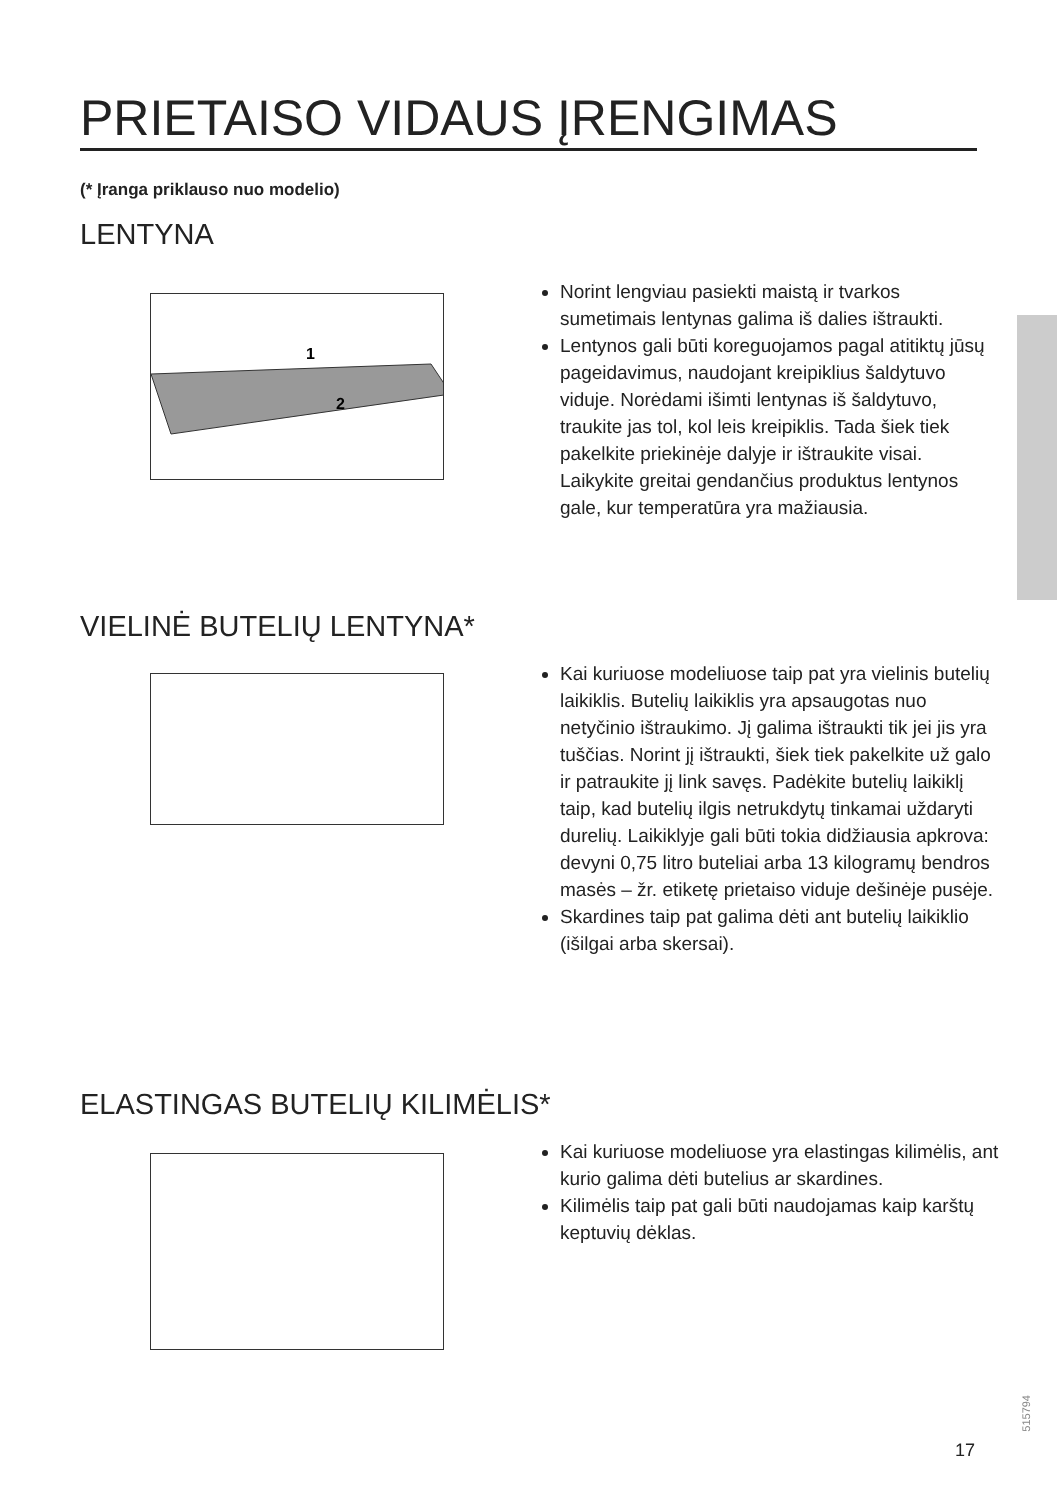PRIETAISO VIDAUS ĮRENGIMAS
(* Įranga priklauso nuo modelio)
LENTYNA
1
2
Norint lengviau pasiekti maistą ir tvarkos sumetimais lentynas galima iš dalies ištraukti.
Lentynos gali būti koreguojamos pagal atitiktų jūsų pageidavimus, naudojant kreipiklius šaldytuvo viduje. Norėdami išimti lentynas iš šaldytuvo, traukite jas tol, kol leis kreipiklis. Tada šiek tiek pakelkite priekinėje dalyje ir ištraukite visai. Laikykite greitai gendančius produktus lentynos gale, kur temperatūra yra mažiausia.
VIELINĖ BUTELIŲ LENTYNA*
Kai kuriuose modeliuose taip pat yra vielinis butelių laikiklis. Butelių laikiklis yra apsaugotas nuo netyčinio ištraukimo. Jį galima ištraukti tik jei jis yra tuščias. Norint jį ištraukti, šiek tiek pakelkite už galo ir patraukite jį link savęs. Padėkite butelių laikiklį taip, kad butelių ilgis netrukdytų tinkamai uždaryti durelių. Laikiklyje gali būti tokia didžiausia apkrova: devyni 0,75 litro buteliai arba 13 kilogramų bendros masės – žr. etiketę prietaiso viduje dešinėje pusėje.
Skardines taip pat galima dėti ant butelių laikiklio (išilgai arba skersai).
ELASTINGAS BUTELIŲ KILIMĖLIS*
Kai kuriuose modeliuose yra elastingas kilimėlis, ant kurio galima dėti butelius ar skardines.
Kilimėlis taip pat gali būti naudojamas kaip karštų keptuvių dėklas.
515794
17